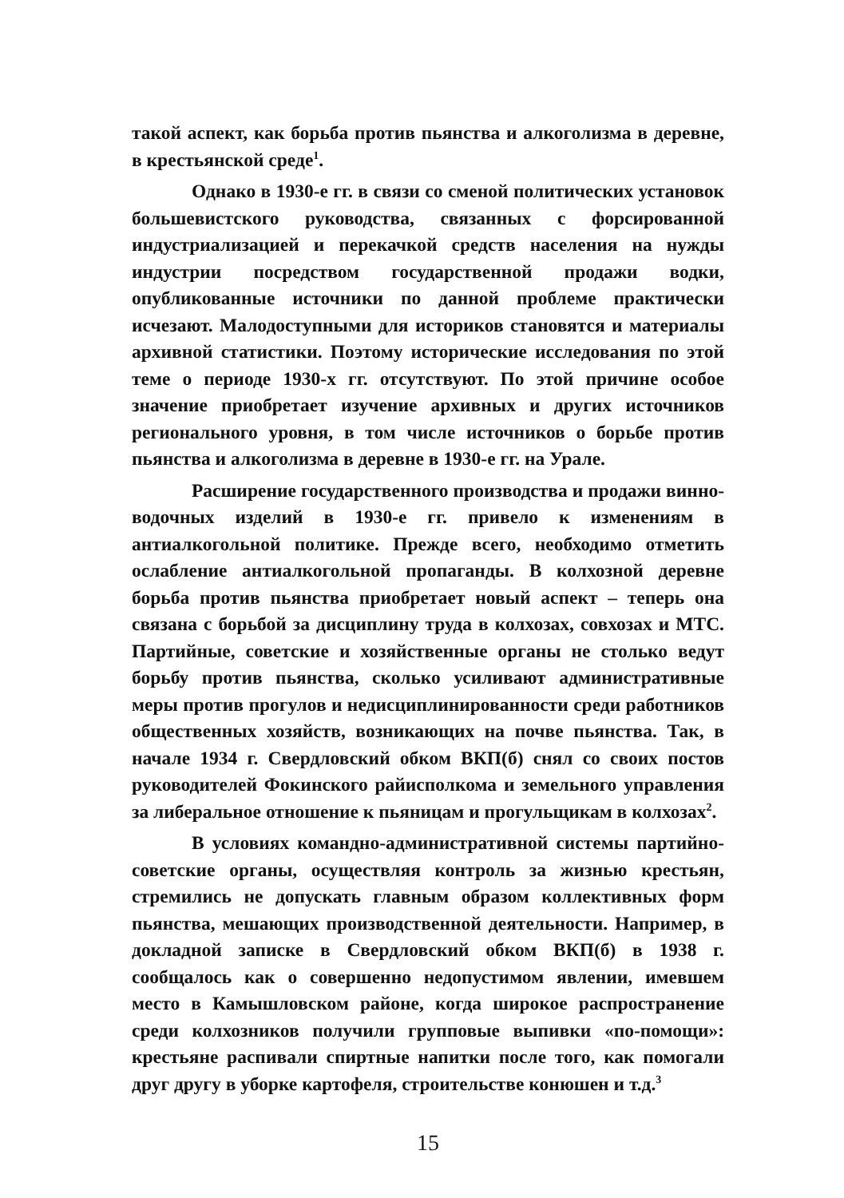такой аспект, как борьба против пьянства и алкоголизма в деревне, в крестьянской среде<sup>1</sup>.
Однако в 1930-е гг. в связи со сменой политических установок большевистского руководства, связанных с форсированной индустриализацией и перекачкой средств населения на нужды индустрии посредством государственной продажи водки, опубликованные источники по данной проблеме практически исчезают. Малодоступными для историков становятся и материалы архивной статистики. Поэтому исторические исследования по этой теме о периоде 1930-х гг. отсутствуют. По этой причине особое значение приобретает изучение архивных и других источников регионального уровня, в том числе источников о борьбе против пьянства и алкоголизма в деревне в 1930-е гг. на Урале.
Расширение государственного производства и продажи винно-водочных изделий в 1930-е гг. привело к изменениям в антиалкогольной политике. Прежде всего, необходимо отметить ослабление антиалкогольной пропаганды. В колхозной деревне борьба против пьянства приобретает новый аспект – теперь она связана с борьбой за дисциплину труда в колхозах, совхозах и МТС. Партийные, советские и хозяйственные органы не столько ведут борьбу против пьянства, сколько усиливают административные меры против прогулов и недисциплинированности среди работников общественных хозяйств, возникающих на почве пьянства. Так, в начале 1934 г. Свердловский обком ВКП(б) снял со своих постов руководителей Фокинского райисполкома и земельного управления за либеральное отношение к пьяницам и прогульщикам в колхозах<sup>2</sup>.
В условиях командно-административной системы партийно-советские органы, осуществляя контроль за жизнью крестьян, стремились не допускать главным образом коллективных форм пьянства, мешающих производственной деятельности. Например, в докладной записке в Свердловский обком ВКП(б) в 1938 г. сообщалось как о совершенно недопустимом явлении, имевшем место в Камышловском районе, когда широкое распространение среди колхозников получили групповые выпивки «по-помощи»: крестьяне распивали спиртные напитки после того, как помогали друг другу в уборке картофеля, строительстве конюшен и т.д.<sup>3</sup>
15